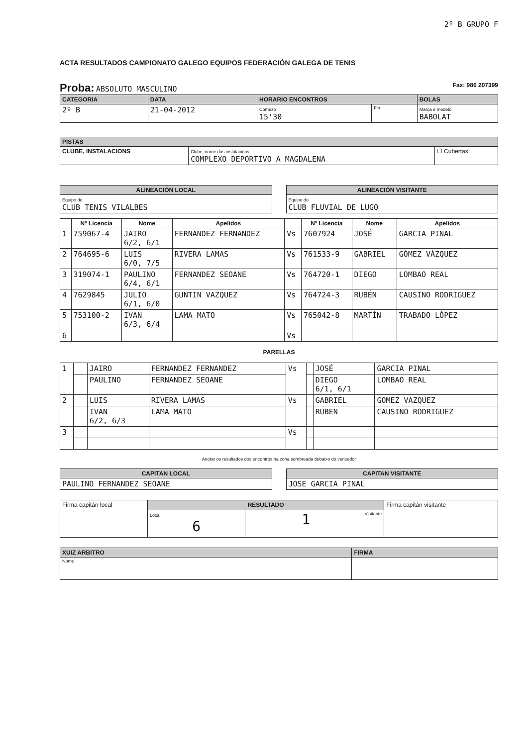2º B GRUPO F
ACTA RESULTADOS CAMPIONATO GALEGO EQUIPOS FEDERACIÓN GALEGA DE TENIS
Proba: ABSOLUTO MASCULINO Fax: 986 207399
| CATEGORIA | DATA | HORARIO ENCONTROS | | BOLAS |
| --- | --- | --- | --- | --- |
| 2º B | 21-04-2012 | Comezo 15'30 | Fin | Marca e modelo BABOLAT |
| PISTAS | | |
| --- | --- | --- |
| CLUBE, INSTALACIONS | Clube, nome das instalacións COMPLEXO DEPORTIVO A MAGDALENA | ☐ Cubertas |
| ALINEACIÓN LOCAL |
| --- |
| Equipo do CLUB TENIS VILALBES |
| ALINEACIÓN VISITANTE |
| --- |
| Equipo do CLUB FLUVIAL DE LUGO |
| | Nº Licencia | Nome | Apelidos | | Nº Licencia | Nome | Apelidos |
| --- | --- | --- | --- | --- | --- | --- | --- |
| 1 | 759067-4 | JAIRO 6/2, 6/1 | FERNANDEZ FERNANDEZ | Vs | 7607924 | JOSÉ | GARCIA PINAL |
| 2 | 764695-6 | LUIS 6/0, 7/5 | RIVERA LAMAS | Vs | 761533-9 | GABRIEL | GÓMEZ VÁZQUEZ |
| 3 | 319074-1 | PAULINO 6/4, 6/1 | FERNANDEZ SEOANE | Vs | 764720-1 | DIEGO | LOMBAO REAL |
| 4 | 7629845 | JULIO 6/1, 6/0 | GUNTIN VAZQUEZ | Vs | 764724-3 | RUBÉN | CAUSINO RODRIGUEZ |
| 5 | 753100-2 | IVAN 6/3, 6/4 | LAMA MATO | Vs | 765042-8 | MARTÍN | TRABADO LÓPEZ |
| 6 | | | | Vs | | | |
PARELLAS
| 1 | | JAIRO | FERNANDEZ FERNANDEZ | Vs | | JOSÉ | GARCIA PINAL |
| | | PAULINO | FERNANDEZ SEOANE | | | DIEGO 6/1, 6/1 | LOMBAO REAL |
| 2 | | LUIS | RIVERA LAMAS | Vs | | GABRIEL | GOMEZ VAZQUEZ |
| | | IVAN 6/2, 6/3 | LAMA MATO | | | RUBEN | CAUSINO RODRIGUEZ |
| 3 | | | | Vs | | | |
Anotar os resultados dos encontros na zona sombreada debaixo do vencedor
| CAPITAN LOCAL |
| --- |
| PAULINO FERNANDEZ SEOANE |
| CAPITAN VISITANTE |
| --- |
| JOSE GARCIA PINAL |
| Firma capitán local | RESULTADO | | Firma capitán visitante |
| | Local 6 | Visitante 1 | |
| XUIZ ARBITRO | FIRMA |
| --- | --- |
| Nome | |